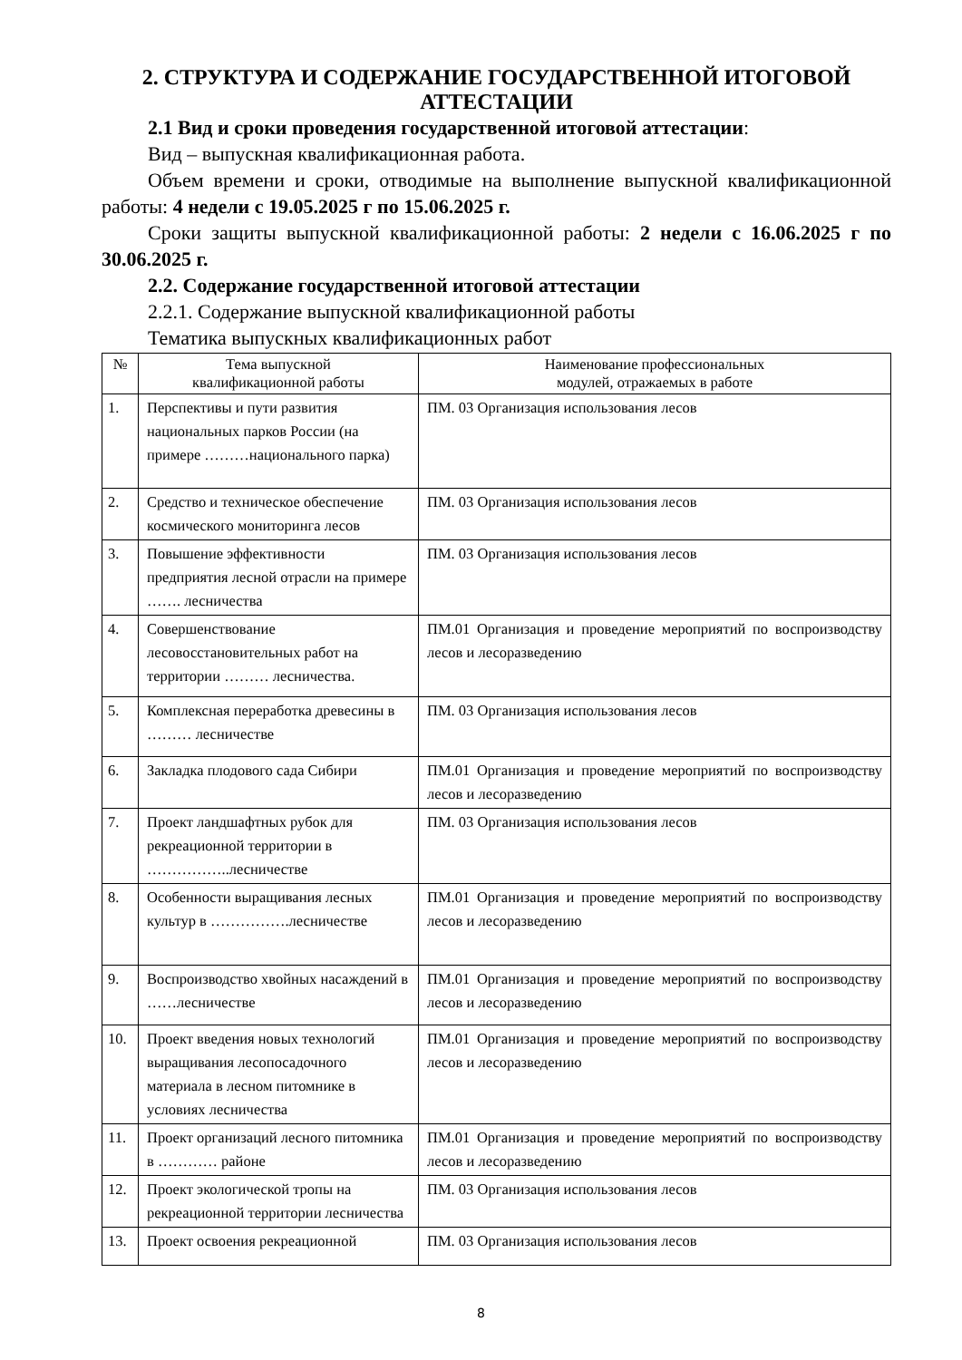2. СТРУКТУРА И СОДЕРЖАНИЕ ГОСУДАРСТВЕННОЙ ИТОГОВОЙ АТТЕСТАЦИИ
2.1 Вид и сроки проведения государственной итоговой аттестации:
Вид – выпускная квалификационная работа.
Объем времени и сроки, отводимые на выполнение выпускной квалификационной работы: 4 недели с 19.05.2025 г по 15.06.2025 г.
Сроки защиты выпускной квалификационной работы: 2 недели с 16.06.2025 г по 30.06.2025 г.
2.2. Содержание государственной итоговой аттестации
2.2.1. Содержание выпускной квалификационной работы
Тематика выпускных квалификационных работ
| № | Тема выпускной квалификационной работы | Наименование профессиональных модулей, отражаемых в работе |
| --- | --- | --- |
| 1. | Перспективы и пути развития национальных парков России (на примере ………национального парка) | ПМ. 03 Организация использования лесов |
| 2. | Средство и техническое обеспечение космического мониторинга лесов | ПМ. 03 Организация использования лесов |
| 3. | Повышение эффективности предприятия лесной отрасли на примере ……. лесничества | ПМ. 03 Организация использования лесов |
| 4. | Совершенствование лесовосстановительных работ на территории ……… лесничества. | ПМ.01 Организация и проведение мероприятий по воспроизводству лесов и лесоразведению |
| 5. | Комплексная переработка древесины в ……… лесничестве | ПМ. 03 Организация использования лесов |
| 6. | Закладка плодового сада Сибири | ПМ.01 Организация и проведение мероприятий по воспроизводству лесов и лесоразведению |
| 7. | Проект ландшафтных рубок для рекреационной территории в ……………..лесничестве | ПМ. 03 Организация использования лесов |
| 8. | Особенности выращивания лесных культур в …………….лесничестве | ПМ.01 Организация и проведение мероприятий по воспроизводству лесов и лесоразведению |
| 9. | Воспроизводство хвойных насаждений в ……лесничестве | ПМ.01 Организация и проведение мероприятий по воспроизводству лесов и лесоразведению |
| 10. | Проект введения новых технологий выращивания лесопосадочного материала в лесном питомнике в условиях лесничества | ПМ.01 Организация и проведение мероприятий по воспроизводству лесов и лесоразведению |
| 11. | Проект организаций лесного питомника в ………… районе | ПМ.01 Организация и проведение мероприятий по воспроизводству лесов и лесоразведению |
| 12. | Проект экологической тропы на рекреационной территории лесничества | ПМ. 03 Организация использования лесов |
| 13. | Проект освоения рекреационной | ПМ. 03 Организация использования лесов |
8